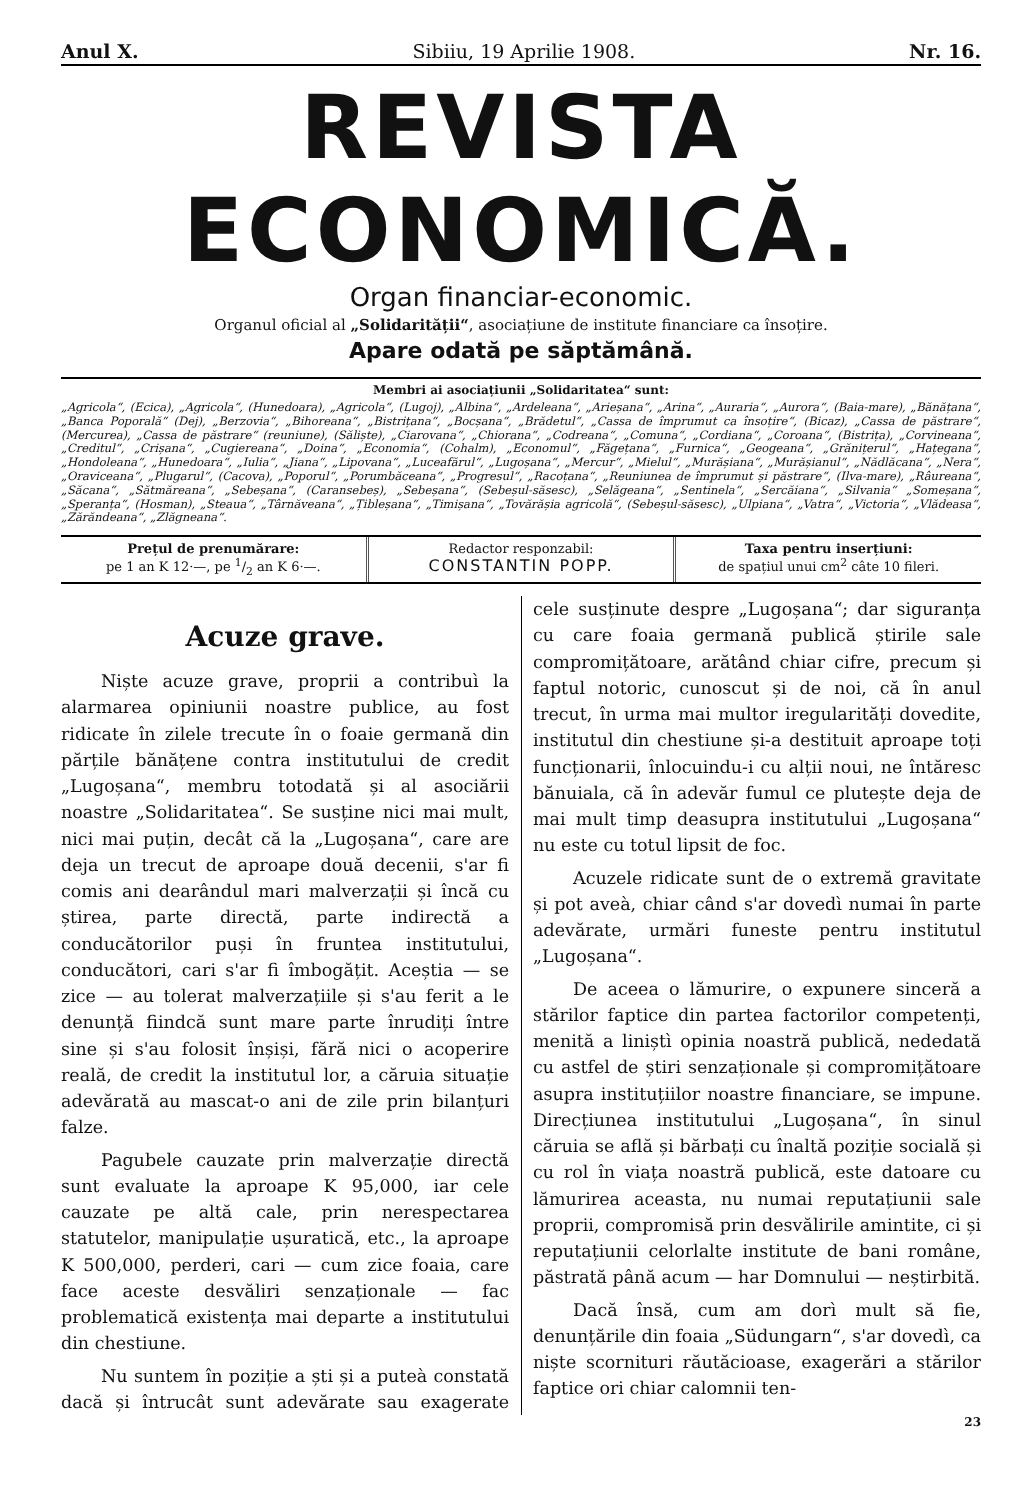Anul X. Sibiiu, 19 Aprilie 1908. Nr. 16.
REVISTA ECONOMICĂ.
Organ financiar-economic.
Organul oficial al „Solidarității“, asociațiune de institute financiare ca însoțire.
Apare odată pe săptămână.
Membri ai asociațiunii „Solidaritatea“ sunt:
„Agricola“, (Ecica), „Agricola“, (Hunedoara), „Agricola“, (Lugoj), „Albina“, „Ardeleana“, „Arieșana“, „Arina“, „Auraria“, „Aurora“, (Baia-mare), „Bănățana“, „Banca Poporală“ (Dej), „Berzovia“, „Bihoreana“, „Bistrițana“, „Bocșana“, „Brădetul“, „Cassa de împrumut ca însoțire“, (Bicaz), „Cassa de păstrare“, (Mercurea), „Cassa de păstrare“ (reuniune), (Săliște), „Ciarovana“, „Chiorana“, „Codreana“, „Comuna“, „Cordiana“, „Coroana“, (Bistrița), „Corvineana“, „Creditul“, „Crișana“, „Cugiereana“, „Doina“, „Economia“, (Cohalm), „Economul“, „Făgețana“, „Furnica“, „Geogeana“, „Grănițerul“, „Hațegana“, „Hondoleana“, „Hunedoara“, „Iulia“, „Jiana“, „Lipovana“, „Luceafărul“, „Lugoșana“, „Mercur“, „Mielul“, „Murășiana“, „Murășianul“, „Nădlăcana“, „Nera“, „Oraviceana“, „Plugarul“, (Cacova), „Poporul“, „Porumbăceana“, „Progresul“, „Racoțana“, „Reuniunea de împrumut și păstrare“, (Ilva-mare), „Râureana“, „Săcana“, „Sătmăreana“, „Sebeșana“, (Caransebeș), „Sebeșana“, (Sebeșul-săsesc), „Selăgeana“, „Sentinela“, „Sercăiana“, „Silvania“ „Someșana“, „Speranța“, (Hosman), „Steaua“, „Târnăveana“, „Țibleșana“, „Timișana“, „Tovărășia agricolă“, (Sebeșul-săsesc), „Ulpiana“, „Vatra“, „Victoria“, „Vlădeasa“, „Zărăndeana“, „Zlăgneana“.
Prețul de prenumărare:
pe 1 an K 12·—, pe 1/2 an K 6·—.
Redactor responzabil:
CONSTANTIN POPP.
Taxa pentru inserțiuni:
de spațiul unui cm<sup>2</sup> câte 10 fileri.
Acuze grave.
Niște acuze grave, proprii a contribuì la alarmarea opiniunii noastre publice, au fost ridicate în zilele trecute în o foaie germană din părțile bănățene contra institutului de credit „Lugoșana“, membru totodată și al asociării noastre „Solidaritatea“. Se susține nici mai mult, nici mai puțin, decât că la „Lugoșana“, care are deja un trecut de aproape două decenii, s'ar fi comis ani dearândul mari malverzații și încă cu știrea, parte directă, parte indirectă a conducătorilor puși în fruntea institutului, conducători, cari s'ar fi îmbogățit. Aceștia — se zice — au tolerat malverzațiile și s'au ferit a le denunță fiindcă sunt mare parte înrudiți între sine și s'au folosit înșiși, fără nici o acoperire reală, de credit la institutul lor, a căruia situație adevărată au mascat-o ani de zile prin bilanțuri falze.
Pagubele cauzate prin malverzație directă sunt evaluate la aproape K 95,000, iar cele cauzate pe altă cale, prin nerespectarea statutelor, manipulație ușuratică, etc., la aproape K 500,000, perderi, cari — cum zice foaia, care face aceste desvăliri senzaționale — fac problematică existența mai departe a institutului din chestiune.
Nu suntem în poziție a ști și a puteà constată dacă și întrucât sunt adevărate sau exagerate cele susținute despre „Lugoșana“; dar siguranța cu care foaia germană publică știrile sale compromițătoare, arătând chiar cifre, precum și faptul notoric, cunoscut și de noi, că în anul trecut, în urma mai multor iregularități dovedite, institutul din chestiune și-a destituit aproape toți funcționarii, înlocuindu-i cu alții noui, ne întăresc bănuiala, că în adevăr fumul ce plutește deja de mai mult timp deasupra institutului „Lugoșana“ nu este cu totul lipsit de foc.
Acuzele ridicate sunt de o extremă gravitate și pot aveà, chiar când s'ar dovedì numai în parte adevărate, urmări funeste pentru institutul „Lugoșana“.
De aceea o lămurire, o expunere sinceră a stărilor faptice din partea factorilor competenți, menită a liniștì opinia noastră publică, nededată cu astfel de știri senzaționale și compromițătoare asupra instituțiilor noastre financiare, se impune. Direcțiunea institutului „Lugoșana“, în sinul căruia se află și bărbați cu înaltă poziție socială și cu rol în viața noastră publică, este datoare cu lămurirea aceasta, nu numai reputațiunii sale proprii, compromisă prin desvălirile amintite, ci și reputațiunii celorlalte institute de bani române, păstrată până acum — har Domnului — neștirbită.
Dacă însă, cum am dorì mult să fie, denunțările din foaia „Südungarn“, s'ar dovedì, ca niște scorn­ituri răutăcioase, exagerări a stărilor faptice ori chiar calomnii ten-
23